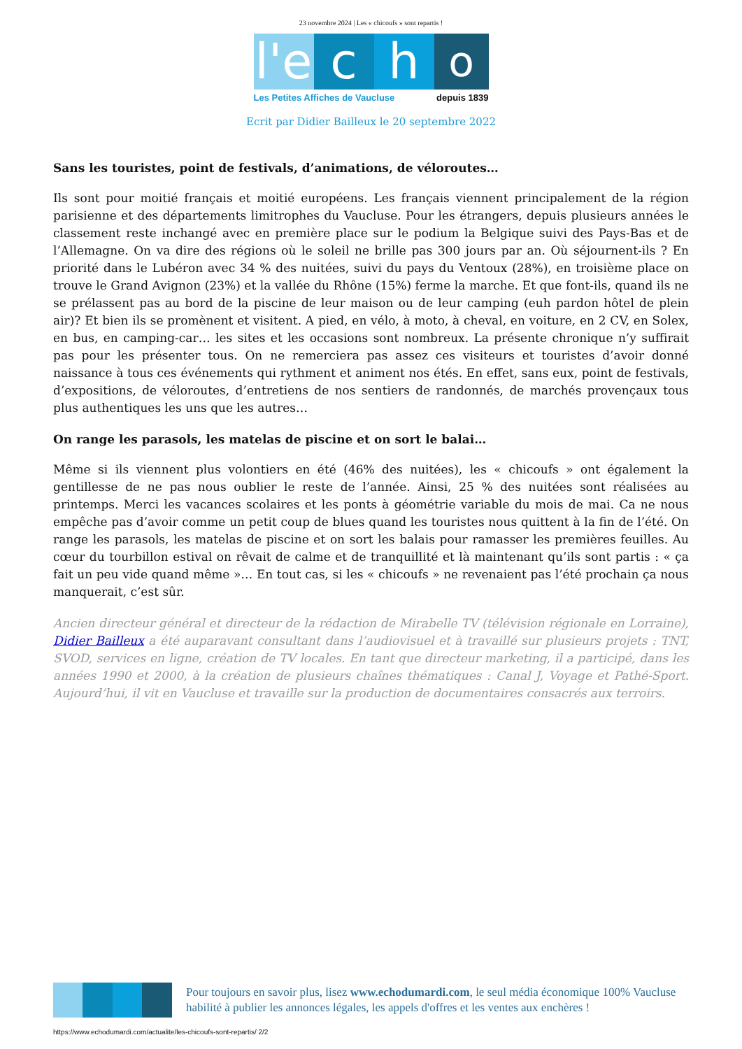23 novembre 2024 | Les « chicoufs » sont repartis !
l'e
c
h
o
Les Petites Affiches de Vaucluse depuis 1839
Ecrit par Didier Bailleux le 20 septembre 2022
Sans les touristes, point de festivals, d’animations, de véloroutes…
Ils sont pour moitié français et moitié européens. Les français viennent principalement de la région parisienne et des départements limitrophes du Vaucluse. Pour les étrangers, depuis plusieurs années le classement reste inchangé avec en première place sur le podium la Belgique suivi des Pays-Bas et de l’Allemagne. On va dire des régions où le soleil ne brille pas 300 jours par an. Où séjournent-ils ? En priorité dans le Lubéron avec 34 % des nuitées, suivi du pays du Ventoux (28%), en troisième place on trouve le Grand Avignon (23%) et la vallée du Rhône (15%) ferme la marche. Et que font-ils, quand ils ne se prélassent pas au bord de la piscine de leur maison ou de leur camping (euh pardon hôtel de plein air)? Et bien ils se promènent et visitent. A pied, en vélo, à moto, à cheval, en voiture, en 2 CV, en Solex, en bus, en camping-car… les sites et les occasions sont nombreux. La présente chronique n’y suffirait pas pour les présenter tous. On ne remerciera pas assez ces visiteurs et touristes d’avoir donné naissance à tous ces événements qui rythment et animent nos étés. En effet, sans eux, point de festivals, d’expositions, de véloroutes, d’entretiens de nos sentiers de randonnés, de marchés provençaux tous plus authentiques les uns que les autres…
On range les parasols, les matelas de piscine et on sort le balai…
Même si ils viennent plus volontiers en été (46% des nuitées), les « chicoufs » ont également la gentillesse de ne pas nous oublier le reste de l’année. Ainsi, 25 % des nuitées sont réalisées au printemps. Merci les vacances scolaires et les ponts à géométrie variable du mois de mai. Ca ne nous empêche pas d’avoir comme un petit coup de blues quand les touristes nous quittent à la fin de l’été. On range les parasols, les matelas de piscine et on sort les balais pour ramasser les premières feuilles. Au cœur du tourbillon estival on rêvait de calme et de tranquillité et là maintenant qu’ils sont partis : « ça fait un peu vide quand même »… En tout cas, si les « chicoufs » ne revenaient pas l’été prochain ça nous manquerait, c’est sûr.
Ancien directeur général et directeur de la rédaction de Mirabelle TV (télévision régionale en Lorraine), Didier Bailleux a été auparavant consultant dans l’audiovisuel et à travaillé sur plusieurs projets : TNT, SVOD, services en ligne, création de TV locales. En tant que directeur marketing, il a participé, dans les années 1990 et 2000, à la création de plusieurs chaînes thématiques : Canal J, Voyage et Pathé-Sport. Aujourd’hui, il vit en Vaucluse et travaille sur la production de documentaires consacrés aux terroirs.
Pour toujours en savoir plus, lisez www.echodumardi.com, le seul média économique 100% Vaucluse habilité à publier les annonces légales, les appels d'offres et les ventes aux enchères !
https://www.echodumardi.com/actualite/les-chicoufs-sont-repartis/ 2/2